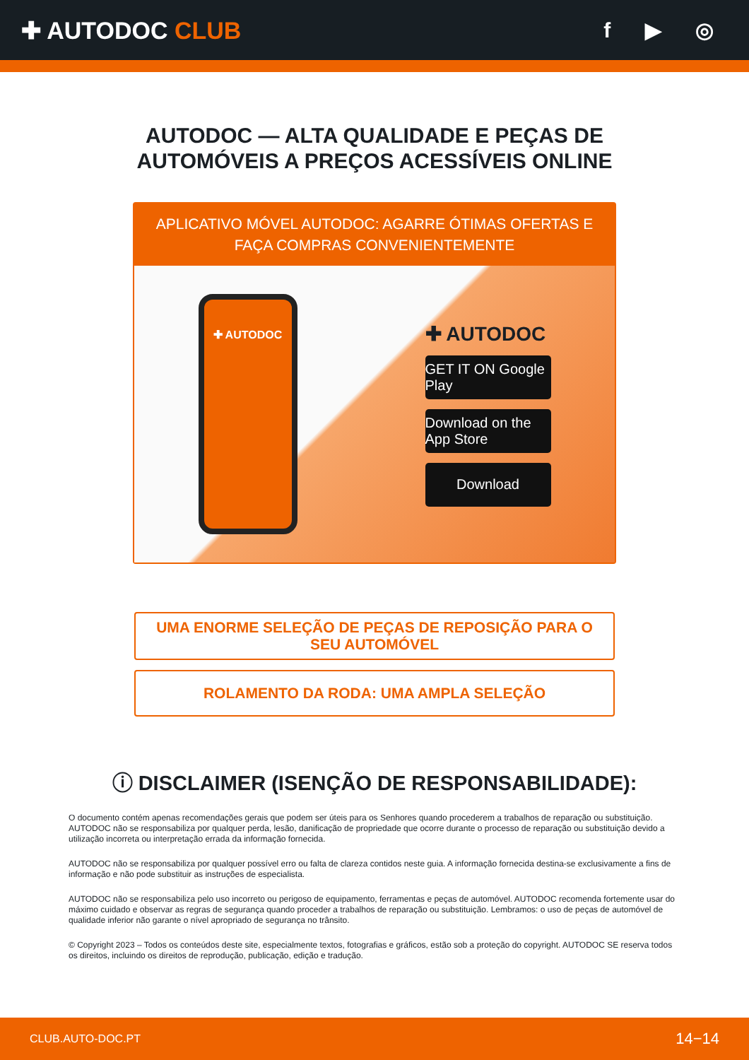✚ AUTODOC CLUB f ▶ ◎
AUTODOC — ALTA QUALIDADE E PEÇAS DE
AUTOMÓVEIS A PREÇOS ACESSÍVEIS ONLINE
APLICATIVO MÓVEL AUTODOC: AGARRE ÓTIMAS OFERTAS E FAÇA COMPRAS CONVENIENTEMENTE
✚ AUTODOC
✚ AUTODOC
GET IT ON Google Play
Download on the App Store
Download
UMA ENORME SELEÇÃO DE PEÇAS DE REPOSIÇÃO PARA O SEU AUTOMÓVEL
ROLAMENTO DA RODA: UMA AMPLA SELEÇÃO
ⓘ DISCLAIMER (ISENÇÃO DE RESPONSABILIDADE):
O documento contém apenas recomendações gerais que podem ser úteis para os Senhores quando procederem a trabalhos de reparação ou substituição. AUTODOC não se responsabiliza por qualquer perda, lesão, danificação de propriedade que ocorre durante o processo de reparação ou substituição devido a utilização incorreta ou interpretação errada da informação fornecida.
AUTODOC não se responsabiliza por qualquer possível erro ou falta de clareza contidos neste guia. A informação fornecida destina-se exclusivamente a fins de informação e não pode substituir as instruções de especialista.
AUTODOC não se responsabiliza pelo uso incorreto ou perigoso de equipamento, ferramentas e peças de automóvel. AUTODOC recomenda fortemente usar do máximo cuidado e observar as regras de segurança quando proceder a trabalhos de reparação ou substituição. Lembramos: o uso de peças de automóvel de qualidade inferior não garante o nível apropriado de segurança no trânsito.
© Copyright 2023 – Todos os conteúdos deste site, especialmente textos, fotografias e gráficos, estão sob a proteção do copyright. AUTODOC SE reserva todos os direitos, incluindo os direitos de reprodução, publicação, edição e tradução.
CLUB.AUTO-DOC.PT 14−14